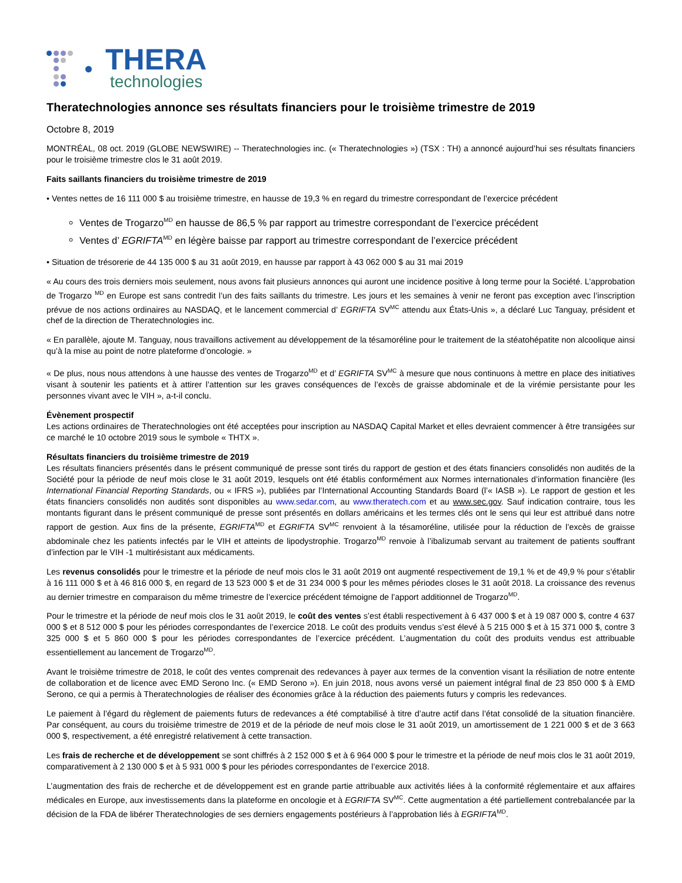THERA
technologies
Theratechnologies annonce ses résultats financiers pour le troisième trimestre de 2019
Octobre 8, 2019
MONTRÉAL, 08 oct. 2019 (GLOBE NEWSWIRE) -- Theratechnologies inc. (« Theratechnologies ») (TSX : TH) a annoncé aujourd’hui ses résultats financiers pour le troisième trimestre clos le 31 août 2019.
Faits saillants financiers du troisième trimestre de 2019
• Ventes nettes de 16 111 000 $ au troisième trimestre, en hausse de 19,3 % en regard du trimestre correspondant de l’exercice précédent
Ventes de Trogarzo<sup>MD</sup> en hausse de 86,5 % par rapport au trimestre correspondant de l’exercice précédent
Ventes d’ EGRIFTA<sup>MD</sup> en légère baisse par rapport au trimestre correspondant de l’exercice précédent
• Situation de trésorerie de 44 135 000 $ au 31 août 2019, en hausse par rapport à 43 062 000 $ au 31 mai 2019
« Au cours des trois derniers mois seulement, nous avons fait plusieurs annonces qui auront une incidence positive à long terme pour la Société. L’approbation de Trogarzo <sup>MD</sup> en Europe est sans contredit l’un des faits saillants du trimestre. Les jours et les semaines à venir ne feront pas exception avec l’inscription prévue de nos actions ordinaires au NASDAQ, et le lancement commercial d’ EGRIFTA SV<sup>MC</sup> attendu aux États-Unis », a déclaré Luc Tanguay, président et chef de la direction de Theratechnologies inc.
« En parallèle, ajoute M. Tanguay, nous travaillons activement au développement de la tésamoréline pour le traitement de la stéatohépatite non alcoolique ainsi qu’à la mise au point de notre plateforme d’oncologie. »
« De plus, nous nous attendons à une hausse des ventes de Trogarzo<sup>MD</sup> et d’ EGRIFTA SV<sup>MC</sup> à mesure que nous continuons à mettre en place des initiatives visant à soutenir les patients et à attirer l’attention sur les graves conséquences de l’excès de graisse abdominale et de la virémie persistante pour les personnes vivant avec le VIH », a-t-il conclu.
Évènement prospectif
Les actions ordinaires de Theratechnologies ont été acceptées pour inscription au NASDAQ Capital Market et elles devraient commencer à être transigées sur ce marché le 10 octobre 2019 sous le symbole « THTX ».
Résultats financiers du troisième trimestre de 2019
Les résultats financiers présentés dans le présent communiqué de presse sont tirés du rapport de gestion et des états financiers consolidés non audités de la Société pour la période de neuf mois close le 31 août 2019, lesquels ont été établis conformément aux Normes internationales d’information financière (les International Financial Reporting Standards, ou « IFRS »), publiées par l’International Accounting Standards Board (l’« IASB »). Le rapport de gestion et les états financiers consolidés non audités sont disponibles au www.sedar.com, au www.theratech.com et au www.sec.gov. Sauf indication contraire, tous les montants figurant dans le présent communiqué de presse sont présentés en dollars américains et les termes clés ont le sens qui leur est attribué dans notre rapport de gestion. Aux fins de la présente, EGRIFTA<sup>MD</sup> et EGRIFTA SV<sup>MC</sup> renvoient à la tésamoréline, utilisée pour la réduction de l’excès de graisse abdominale chez les patients infectés par le VIH et atteints de lipodystrophie. Trogarzo<sup>MD</sup> renvoie à l’ibalizumab servant au traitement de patients souffrant d’infection par le VIH -1 multirésistant aux médicaments.
Les revenus consolidés pour le trimestre et la période de neuf mois clos le 31 août 2019 ont augmenté respectivement de 19,1 % et de 49,9 % pour s’établir à 16 111 000 $ et à 46 816 000 $, en regard de 13 523 000 $ et de 31 234 000 $ pour les mêmes périodes closes le 31 août 2018. La croissance des revenus au dernier trimestre en comparaison du même trimestre de l’exercice précédent témoigne de l’apport additionnel de Trogarzo<sup>MD</sup>.
Pour le trimestre et la période de neuf mois clos le 31 août 2019, le coût des ventes s’est établi respectivement à 6 437 000 $ et à 19 087 000 $, contre 4 637 000 $ et 8 512 000 $ pour les périodes correspondantes de l’exercice 2018. Le coût des produits vendus s’est élevé à 5 215 000 $ et à 15 371 000 $, contre 3 325 000 $ et 5 860 000 $ pour les périodes correspondantes de l’exercice précédent. L’augmentation du coût des produits vendus est attribuable essentiellement au lancement de Trogarzo<sup>MD</sup>.
Avant le troisième trimestre de 2018, le coût des ventes comprenait des redevances à payer aux termes de la convention visant la résiliation de notre entente de collaboration et de licence avec EMD Serono Inc. (« EMD Serono »). En juin 2018, nous avons versé un paiement intégral final de 23 850 000 $ à EMD Serono, ce qui a permis à Theratechnologies de réaliser des économies grâce à la réduction des paiements futurs y compris les redevances.
Le paiement à l’égard du règlement de paiements futurs de redevances a été comptabilisé à titre d’autre actif dans l’état consolidé de la situation financière. Par conséquent, au cours du troisième trimestre de 2019 et de la période de neuf mois close le 31 août 2019, un amortissement de 1 221 000 $ et de 3 663 000 $, respectivement, a été enregistré relativement à cette transaction.
Les frais de recherche et de développement se sont chiffrés à 2 152 000 $ et à 6 964 000 $ pour le trimestre et la période de neuf mois clos le 31 août 2019, comparativement à 2 130 000 $ et à 5 931 000 $ pour les périodes correspondantes de l’exercice 2018.
L’augmentation des frais de recherche et de développement est en grande partie attribuable aux activités liées à la conformité réglementaire et aux affaires médicales en Europe, aux investissements dans la plateforme en oncologie et à EGRIFTA SV<sup>MC</sup>. Cette augmentation a été partiellement contrebalancée par la décision de la FDA de libérer Theratechnologies de ses derniers engagements postérieurs à l’approbation liés à EGRIFTA<sup>MD</sup>.